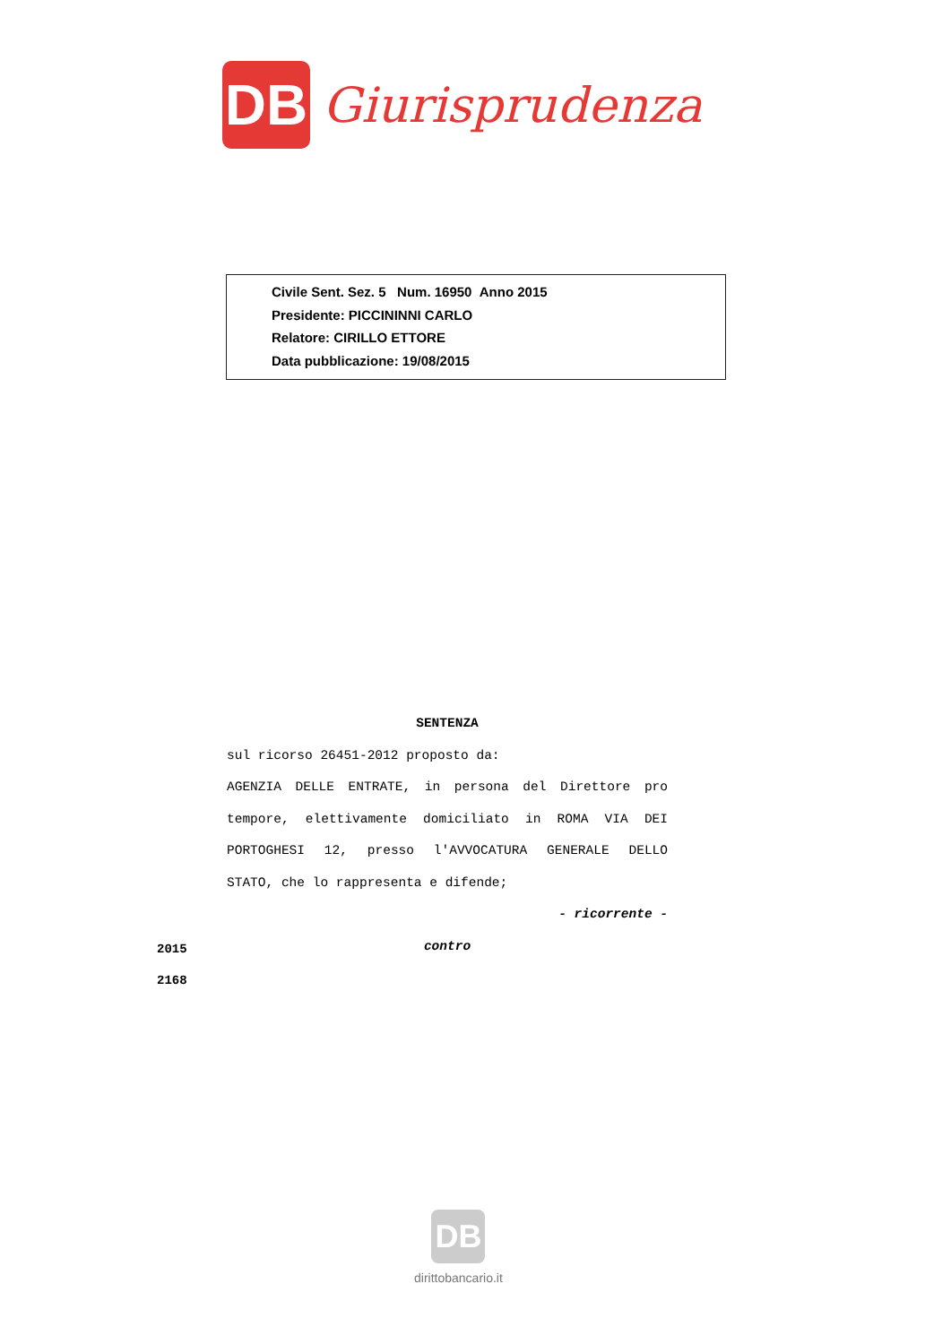DB
Giurisprudenza
Civile Sent. Sez. 5 Num. 16950 Anno 2015
Presidente: PICCININNI CARLO
Relatore: CIRILLO ETTORE
Data pubblicazione: 19/08/2015
SENTENZA
sul ricorso 26451-2012 proposto da:
AGENZIA DELLE ENTRATE, in persona del Direttore pro
tempore, elettivamente domiciliato in ROMA VIA DEI
PORTOGHESI 12, presso l'AVVOCATURA GENERALE DELLO
STATO, che lo rappresenta e difende;
- ricorrente -
contro
2015
2168
DB
dirittobancario.it